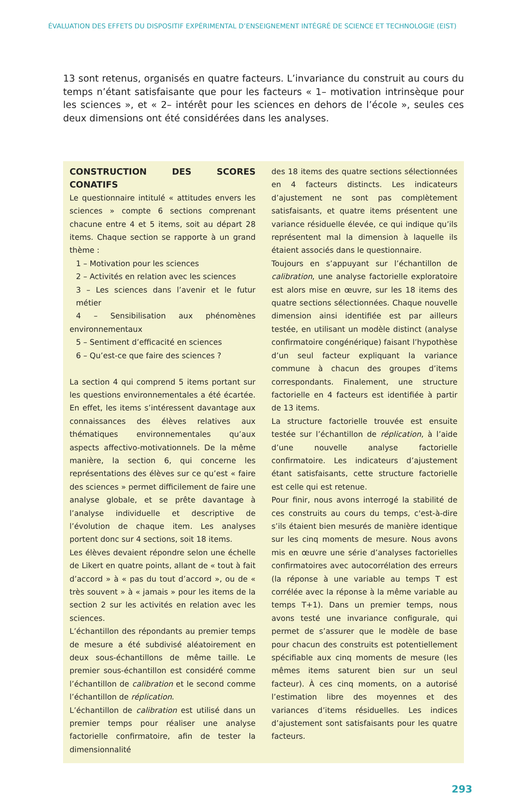ÉVALUATION DES EFFETS DU DISPOSITIF EXPÉRIMENTAL D’ENSEIGNEMENT INTÉGRÉ DE SCIENCE ET TECHNOLOGIE (EIST)
13 sont retenus, organisés en quatre facteurs. L’invariance du construit au cours du temps n’étant satisfaisante que pour les facteurs « 1– motivation intrinsèque pour les sciences », et « 2– intérêt pour les sciences en dehors de l’école », seules ces deux dimensions ont été considérées dans les analyses.
CONSTRUCTION DES SCORES CONATIFS
Le questionnaire intitulé « attitudes envers les sciences » compte 6 sections comprenant chacune entre 4 et 5 items, soit au départ 28 items. Chaque section se rapporte à un grand thème :
1 – Motivation pour les sciences
2 – Activités en relation avec les sciences
3 – Les sciences dans l’avenir et le futur métier
4 – Sensibilisation aux phénomènes environnementaux
5 – Sentiment d’efficacité en sciences
6 – Qu’est-ce que faire des sciences ?
La section 4 qui comprend 5 items portant sur les questions environnementales a été écartée. En effet, les items s’intéressent davantage aux connaissances des élèves relatives aux thématiques environnementales qu’aux aspects affectivo-motivationnels. De la même manière, la section 6, qui concerne les représentations des élèves sur ce qu’est « faire des sciences » permet difficilement de faire une analyse globale, et se prête davantage à l’analyse individuelle et descriptive de l’évolution de chaque item. Les analyses portent donc sur 4 sections, soit 18 items.
Les élèves devaient répondre selon une échelle de Likert en quatre points, allant de « tout à fait d’accord » à « pas du tout d’accord », ou de « très souvent » à « jamais » pour les items de la section 2 sur les activités en relation avec les sciences.
L’échantillon des répondants au premier temps de mesure a été subdivisé aléatoirement en deux sous-échantillons de même taille. Le premier sous-échantillon est considéré comme l’échantillon de calibration et le second comme l’échantillon de réplication.
L’échantillon de calibration est utilisé dans un premier temps pour réaliser une analyse factorielle confirmatoire, afin de tester la dimensionnalité
des 18 items des quatre sections sélectionnées en 4 facteurs distincts. Les indicateurs d’ajustement ne sont pas complètement satisfaisants, et quatre items présentent une variance résiduelle élevée, ce qui indique qu’ils représentent mal la dimension à laquelle ils étaient associés dans le questionnaire.
Toujours en s’appuyant sur l’échantillon de calibration, une analyse factorielle exploratoire est alors mise en œuvre, sur les 18 items des quatre sections sélectionnées. Chaque nouvelle dimension ainsi identifiée est par ailleurs testée, en utilisant un modèle distinct (analyse confirmatoire congénérique) faisant l’hypothèse d’un seul facteur expliquant la variance commune à chacun des groupes d’items correspondants. Finalement, une structure factorielle en 4 facteurs est identifiée à partir de 13 items.
La structure factorielle trouvée est ensuite testée sur l’échantillon de réplication, à l’aide d’une nouvelle analyse factorielle confirmatoire. Les indicateurs d’ajustement étant satisfaisants, cette structure factorielle est celle qui est retenue.
Pour finir, nous avons interrogé la stabilité de ces construits au cours du temps, c'est-à-dire s’ils étaient bien mesurés de manière identique sur les cinq moments de mesure. Nous avons mis en œuvre une série d’analyses factorielles confirmatoires avec autocorrélation des erreurs (la réponse à une variable au temps T est corrélée avec la réponse à la même variable au temps T+1). Dans un premier temps, nous avons testé une invariance configurale, qui permet de s’assurer que le modèle de base pour chacun des construits est potentiellement spécifiable aux cinq moments de mesure (les mêmes items saturent bien sur un seul facteur). À ces cinq moments, on a autorisé l’estimation libre des moyennes et des variances d’items résiduelles. Les indices d’ajustement sont satisfaisants pour les quatre facteurs.
293